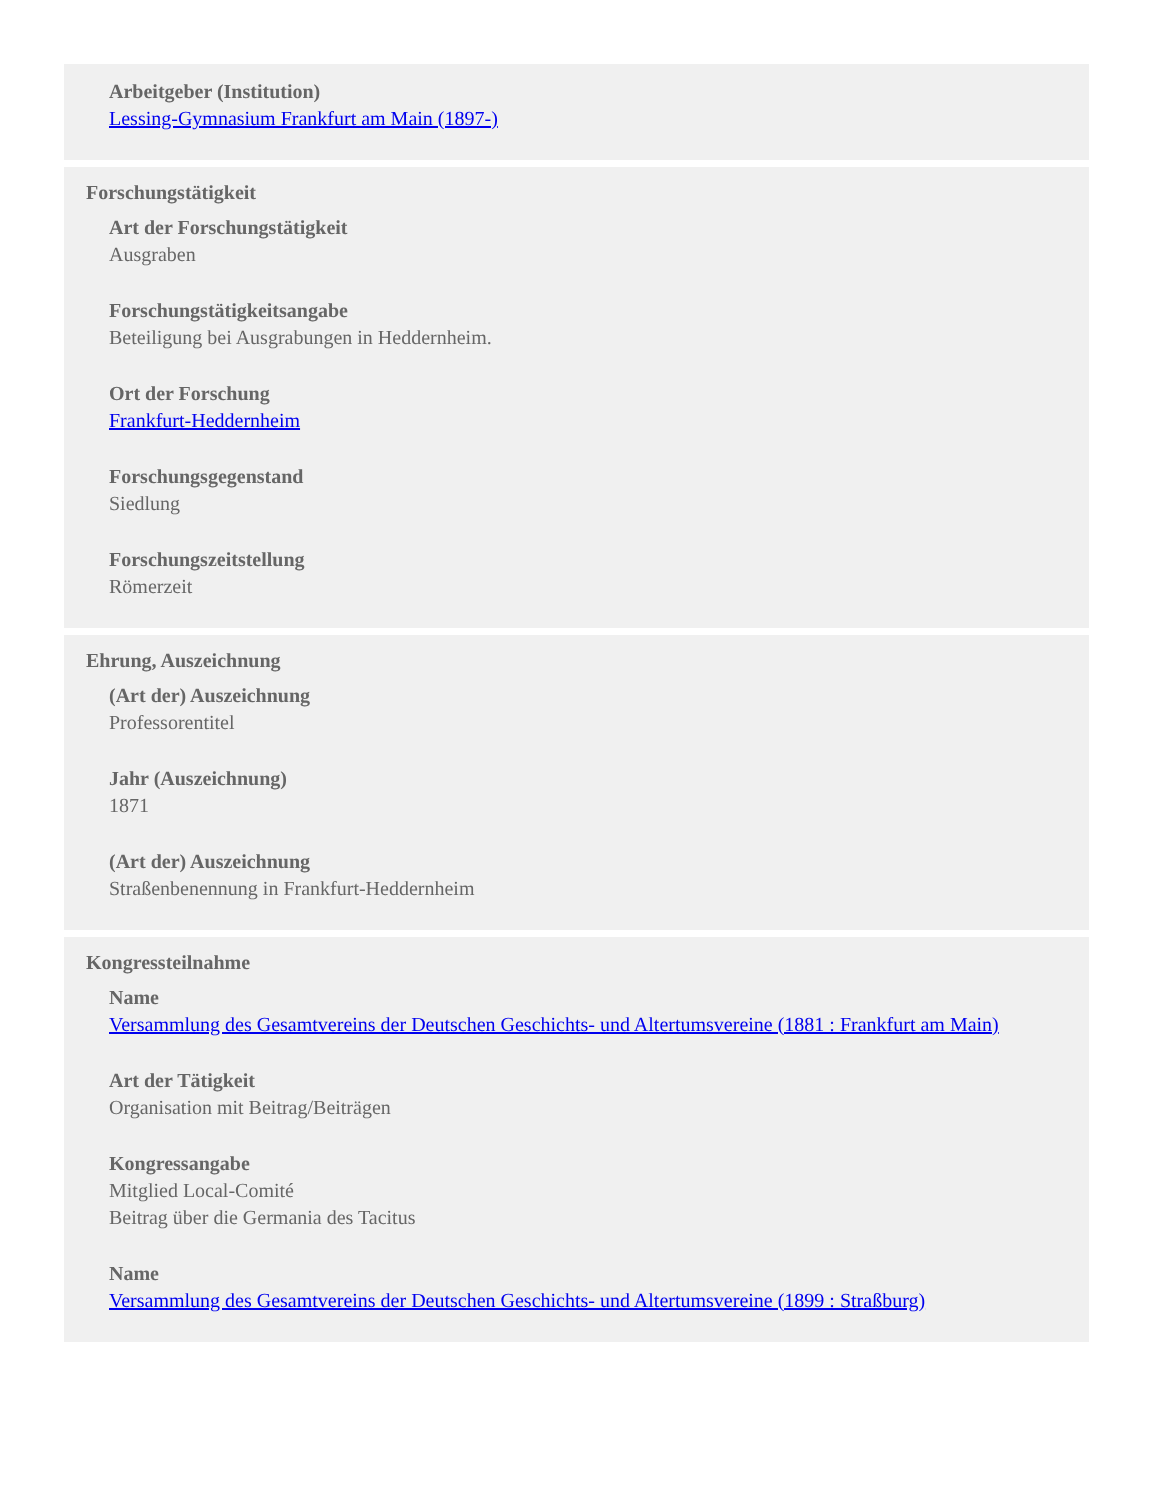Arbeitgeber (Institution)
Lessing-Gymnasium Frankfurt am Main (1897-)
Forschungstätigkeit
Art der Forschungstätigkeit
Ausgraben
Forschungstätigkeitsangabe
Beteiligung bei Ausgrabungen in Heddernheim.
Ort der Forschung
Frankfurt-Heddernheim
Forschungsgegenstand
Siedlung
Forschungszeitstellung
Römerzeit
Ehrung, Auszeichnung
(Art der) Auszeichnung
Professorentitel
Jahr (Auszeichnung)
1871
(Art der) Auszeichnung
Straßenbenennung in Frankfurt-Heddernheim
Kongressteilnahme
Name
Versammlung des Gesamtvereins der Deutschen Geschichts- und Altertumsvereine (1881 : Frankfurt am Main)
Art der Tätigkeit
Organisation mit Beitrag/Beiträgen
Kongressangabe
Mitglied Local-Comité
Beitrag über die Germania des Tacitus
Name
Versammlung des Gesamtvereins der Deutschen Geschichts- und Altertumsvereine (1899 : Straßburg)